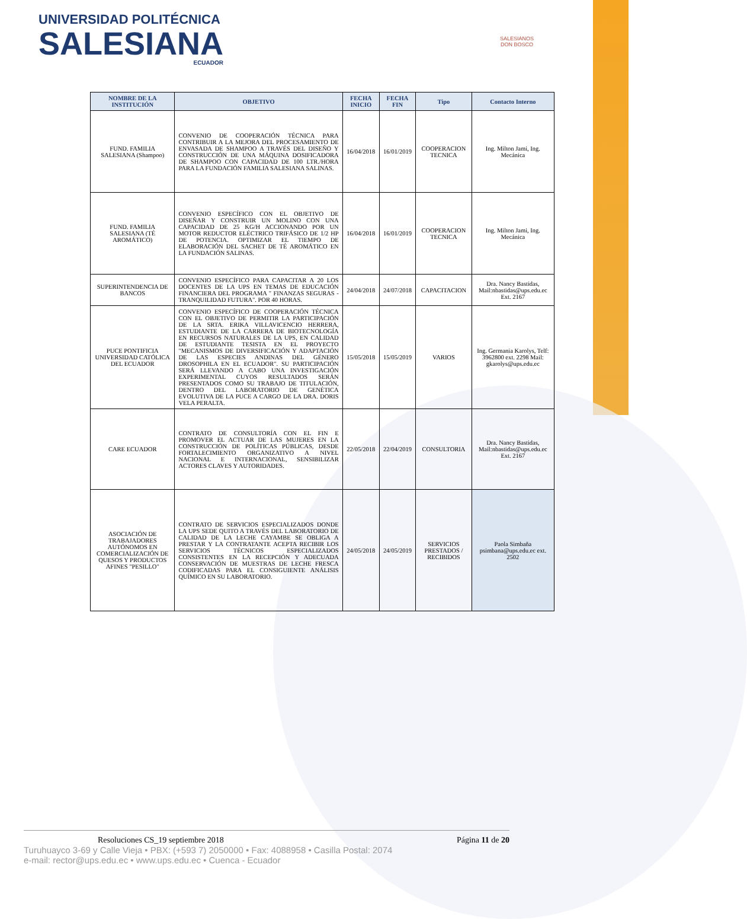UNIVERSIDAD POLITÉCNICA
SALESIANA
ECUADOR
SALESIANOS
DON BOSCO
| NOMBRE DE LA INSTITUCIÓN | OBJETIVO | FECHA INICIO | FECHA FIN | Tipo | Contacto Interno |
| --- | --- | --- | --- | --- | --- |
| FUND. FAMILIA SALESIANA (Shampoo) | CONVENIO DE COOPERACIÓN TÉCNICA PARA CONTRIBUIR A LA MEJORA DEL PROCESAMIENTO DE ENVASADA DE SHAMPOO A TRAVÉS DEL DISEÑO Y CONSTRUCCIÓN DE UNA MÁQUINA DOSIFICADORA DE SHAMPOO CON CAPACIDAD DE 100 LTR./HORA PARA LA FUNDACIÓN FAMILIA SALESIANA SALINAS. | 16/04/2018 | 16/01/2019 | COOPERACION TECNICA | Ing. Milton Jami, Ing. Mecánica |
| FUND. FAMILIA SALESIANA (TÉ AROMÁTICO) | CONVENIO ESPECÍFICO CON EL OBJETIVO DE DISEÑAR Y CONSTRUIR UN MOLINO CON UNA CAPACIDAD DE 25 KG/H ACCIONANDO POR UN MOTOR REDUCTOR ELÉCTRICO TRIFÁSICO DE 1/2 HP DE POTENCIA. OPTIMIZAR EL TIEMPO DE ELABORACIÓN DEL SACHET DE TÉ AROMÁTICO EN LA FUNDACIÓN SALINAS. | 16/04/2018 | 16/01/2019 | COOPERACION TECNICA | Ing. Milton Jami, Ing. Mecánica |
| SUPERINTENDENCIA DE BANCOS | CONVENIO ESPECÍFICO PARA CAPACITAR A 20 LOS DOCENTES DE LA UPS EN TEMAS DE EDUCACIÓN FINANCIERA DEL PROGRAMA " FINANZAS SEGURAS - TRANQUILIDAD FUTURA". POR 40 HORAS. | 24/04/2018 | 24/07/2018 | CAPACITACION | Dra. Nancy Bastidas, Mail:nbastidas@ups.edu.ec Ext. 2167 |
| PUCE PONTIFICIA UNIVERSIDAD CATÓLICA DEL ECUADOR | CONVENIO ESPECÍFICO DE COOPERACIÓN TÉCNICA CON EL OBJETIVO DE PERMITIR LA PARTICIPACIÓN DE LA SRTA. ERIKA VILLAVICENCIO HERRERA, ESTUDIANTE DE LA CARRERA DE BIOTECNOLOGÍA EN RECURSOS NATURALES DE LA UPS, EN CALIDAD DE ESTUDIANTE TESISTA EN EL PROYECTO "MECANISMOS DE DIVERSIFICACIÓN Y ADAPTACIÓN DE LAS ESPECIES ANDINAS DEL GÉNERO DROSOPHILA EN EL ECUADOR". SU PARTICIPACIÓN SERÁ LLEVANDO A CABO UNA INVESTIGACIÓN EXPERIMENTAL CUYOS RESULTADOS SERÁN PRESENTADOS COMO SU TRABAJO DE TITULACIÓN, DENTRO DEL LABORATORIO DE GENÉTICA EVOLUTIVA DE LA PUCE A CARGO DE LA DRA. DORIS VELA PERALTA. | 15/05/2018 | 15/05/2019 | VARIOS | Ing. Germania Karolys, Telf: 3962800 ext. 2298 Mail: gkarolys@ups.edu.ec |
| CARE ECUADOR | CONTRATO DE CONSULTORÍA CON EL FIN E PROMOVER EL ACTUAR DE LAS MUJERES EN LA CONSTRUCCIÓN DE POLÍTICAS PÚBLICAS, DESDE FORTALECIMIENTO ORGANIZATIVO A NIVEL NACIONAL E INTERNACIONAL, SENSIBILIZAR ACTORES CLAVES Y AUTORIDADES. | 22/05/2018 | 22/04/2019 | CONSULTORIA | Dra. Nancy Bastidas, Mail:nbastidas@ups.edu.ec Ext. 2167 |
| ASOCIACIÓN DE TRABAJADORES AUTÓNOMOS EN COMERCIALIZACIÓN DE QUESOS Y PRODUCTOS AFINES "PESILLO" | CONTRATO DE SERVICIOS ESPECIALIZADOS DONDE LA UPS SEDE QUITO A TRAVÉS DEL LABORATORIO DE CALIDAD DE LA LECHE CAYAMBE SE OBLIGA A PRESTAR Y LA CONTRATANTE ACEPTA RECIBIR LOS SERVICIOS TÉCNICOS ESPECIALIZADOS CONSISTENTES EN LA RECEPCIÓN Y ADECUADA CONSERVACIÓN DE MUESTRAS DE LECHE FRESCA CODIFICADAS PARA EL CONSIGUIENTE ANÁLISIS QUÍMICO EN SU LABORATORIO. | 24/05/2018 | 24/05/2019 | SERVICIOS PRESTADOS / RECIBIDOS | Paola Simbaña psimbana@ups.edu.ec ext. 2502 |
Resoluciones CS_19 septiembre 2018 Página 11 de 20
Turuhuayco 3-69 y Calle Vieja • PBX: (+593 7) 2050000 • Fax: 4088958 • Casilla Postal: 2074
e-mail: rector@ups.edu.ec • www.ups.edu.ec • Cuenca - Ecuador